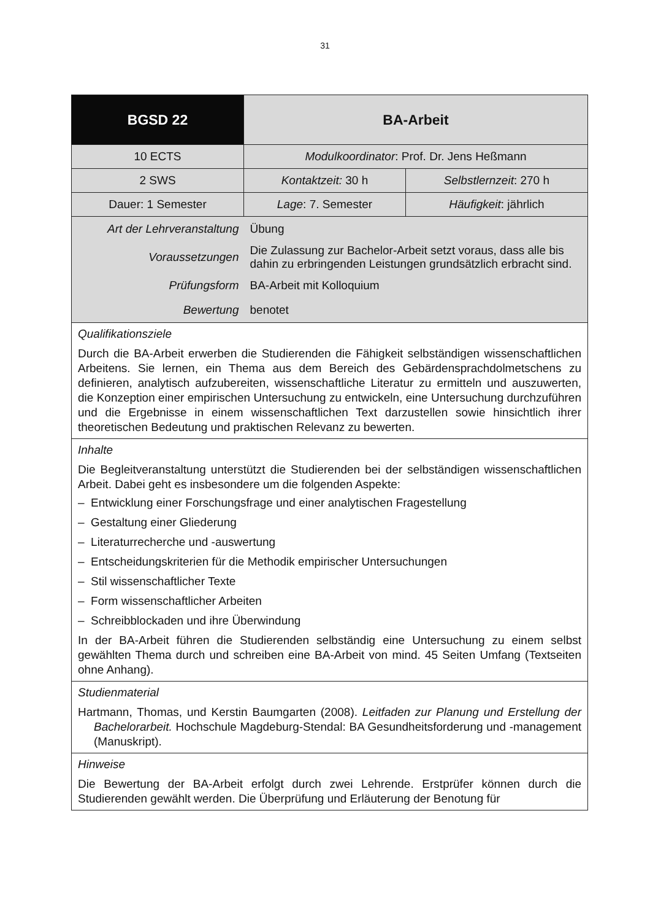31
| BGSD 22 | BA-Arbeit | |
| 10 ECTS | Modulkoordinator : Prof. Dr. Jens Heßmann | |
| 2 SWS | Kontaktzeit: 30 h | Selbstlernzeit : 270 h |
| Dauer: 1 Semester | Lage : 7. Semester | Häufigkeit : jährlich |
| Art der Lehrveranstaltung | Übung | |
| Voraussetzungen | Die Zulassung zur Bachelor-Arbeit setzt voraus, dass alle bis dahin zu erbringenden Leistungen grundsätzlich erbracht sind. | |
| Prüfungsform | BA-Arbeit mit Kolloquium | |
| Bewertung | benotet | |
| Qualifikationsziele Durch die BA-Arbeit erwerben die Studierenden die Fähigkeit selbständigen wissenschaftlichen Arbeitens. Sie lernen, ein Thema aus dem Bereich des Gebärdensprachdolmetschens zu definieren, analytisch aufzubereiten, wissenschaftliche Literatur zu ermitteln und auszuwerten, die Konzeption einer empirischen Untersuchung zu entwickeln, eine Untersuchung durchzuführen und die Ergebnisse in einem wissenschaftlichen Text darzustellen sowie hinsichtlich ihrer theoretischen Bedeutung und praktischen Relevanz zu bewerten. | | |
| Inhalte Die Begleitveranstaltung unterstützt die Studierenden bei der selbständigen wissenschaftlichen Arbeit. Dabei geht es insbesondere um die folgenden Aspekte: – Entwicklung einer Forschungsfrage und einer analytischen Fragestellung – Gestaltung einer Gliederung – Literaturrecherche und -auswertung – Entscheidungskriterien für die Methodik empirischer Untersuchungen – Stil wissenschaftlicher Texte – Form wissenschaftlicher Arbeiten – Schreibblockaden und ihre Überwindung In der BA-Arbeit führen die Studierenden selbständig eine Untersuchung zu einem selbst gewählten Thema durch und schreiben eine BA-Arbeit von mind. 45 Seiten Umfang (Textseiten ohne Anhang). | | |
| Studienmaterial Hartmann, Thomas, und Kerstin Baumgarten (2008). Leitfaden zur Planung und Erstellung der Bachelorarbeit. Hochschule Magdeburg-Stendal: BA Gesundheitsforderung und -management (Manuskript). | | |
| Hinweise Die Bewertung der BA-Arbeit erfolgt durch zwei Lehrende. Erstprüfer können durch die Studierenden gewählt werden. Die Überprüfung und Erläuterung der Benotung für | | |